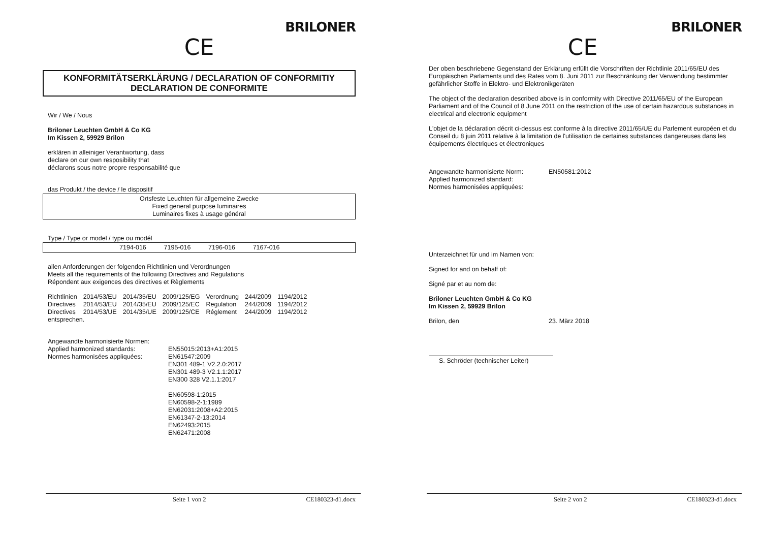BRILONER
CE
KONFORMITÄTSERKLÄRUNG / DECLARATION OF CONFORMITIY
DECLARATION DE CONFORMITE
Wir / We / Nous
Briloner Leuchten GmbH & Co KG
Im Kissen 2, 59929 Brilon
erklären in alleiniger Verantwortung, dass
declare on our own resposibility that
déclarons sous notre propre responsabilité que
das Produkt / the device / le dispositif
Ortsfeste Leuchten für allgemeine Zwecke
Fixed general purpose luminaires
Luminaires fixes à usage général
Type / Type or model / type ou modél
7194-016 7195-016 7196-016 7167-016
allen Anforderungen der folgenden Richtlinien und Verordnungen
Meets all the requirements of the following Directives and Regulations
Répondent aux exigences des directives et Règlements
| Richtlinien | 2014/53/EU | 2014/35/EU | 2009/125/EG | Verordnung | 244/2009 | 1194/2012 |
| Directives | 2014/53/EU | 2014/35/EU | 2009/125/EC | Regulation | 244/2009 | 1194/2012 |
| Directives | 2014/53/UE | 2014/35/UE | 2009/125/CE | Réglement | 244/2009 | 1194/2012 |
| entsprechen. | | | | | | |
| Angewandte harmonisierte Normen: Applied harmonized standards: Normes harmonisées appliquées: | EN55015:2013+A1:2015 EN61547:2009 EN301 489-1 V2.2.0:2017 EN301 489-3 V2.1.1:2017 EN300 328 V2.1.1:2017 EN60598-1:2015 EN60598-2-1:1989 EN62031:2008+A2:2015 EN61347-2-13:2014 EN62493:2015 EN62471:2008 |
Seite 1 von 2 CE180323-d1.docx
BRILONER
CE
Der oben beschriebene Gegenstand der Erklärung erfüllt die Vorschriften der Richtlinie 2011/65/EU des Europäischen Parlaments und des Rates vom 8. Juni 2011 zur Beschränkung der Verwendung bestimmter gefährlicher Stoffe in Elektro- und Elektronikgeräten
The object of the declaration described above is in conformity with Directive 2011/65/EU of the European Parliament and of the Council of 8 June 2011 on the restriction of the use of certain hazardous substances in electrical and electronic equipment
L'objet de la déclaration décrit ci-dessus est conforme à la directive 2011/65/UE du Parlement européen et du Conseil du 8 juin 2011 relative à la limitation de l'utilisation de certaines substances dangereuses dans les équipements électriques et électroniques
| Angewandte harmonisierte Norm: Applied harmonized standard: Normes harmonisées appliquées: | EN50581:2012 |
Unterzeichnet für und im Namen von:
Signed for and on behalf of:
Signé par et au nom de:
Briloner Leuchten GmbH & Co KG
Im Kissen 2, 59929 Brilon
| Brilon, den | 23. März 2018 |
S. Schröder (technischer Leiter)
Seite 2 von 2 CE180323-d1.docx